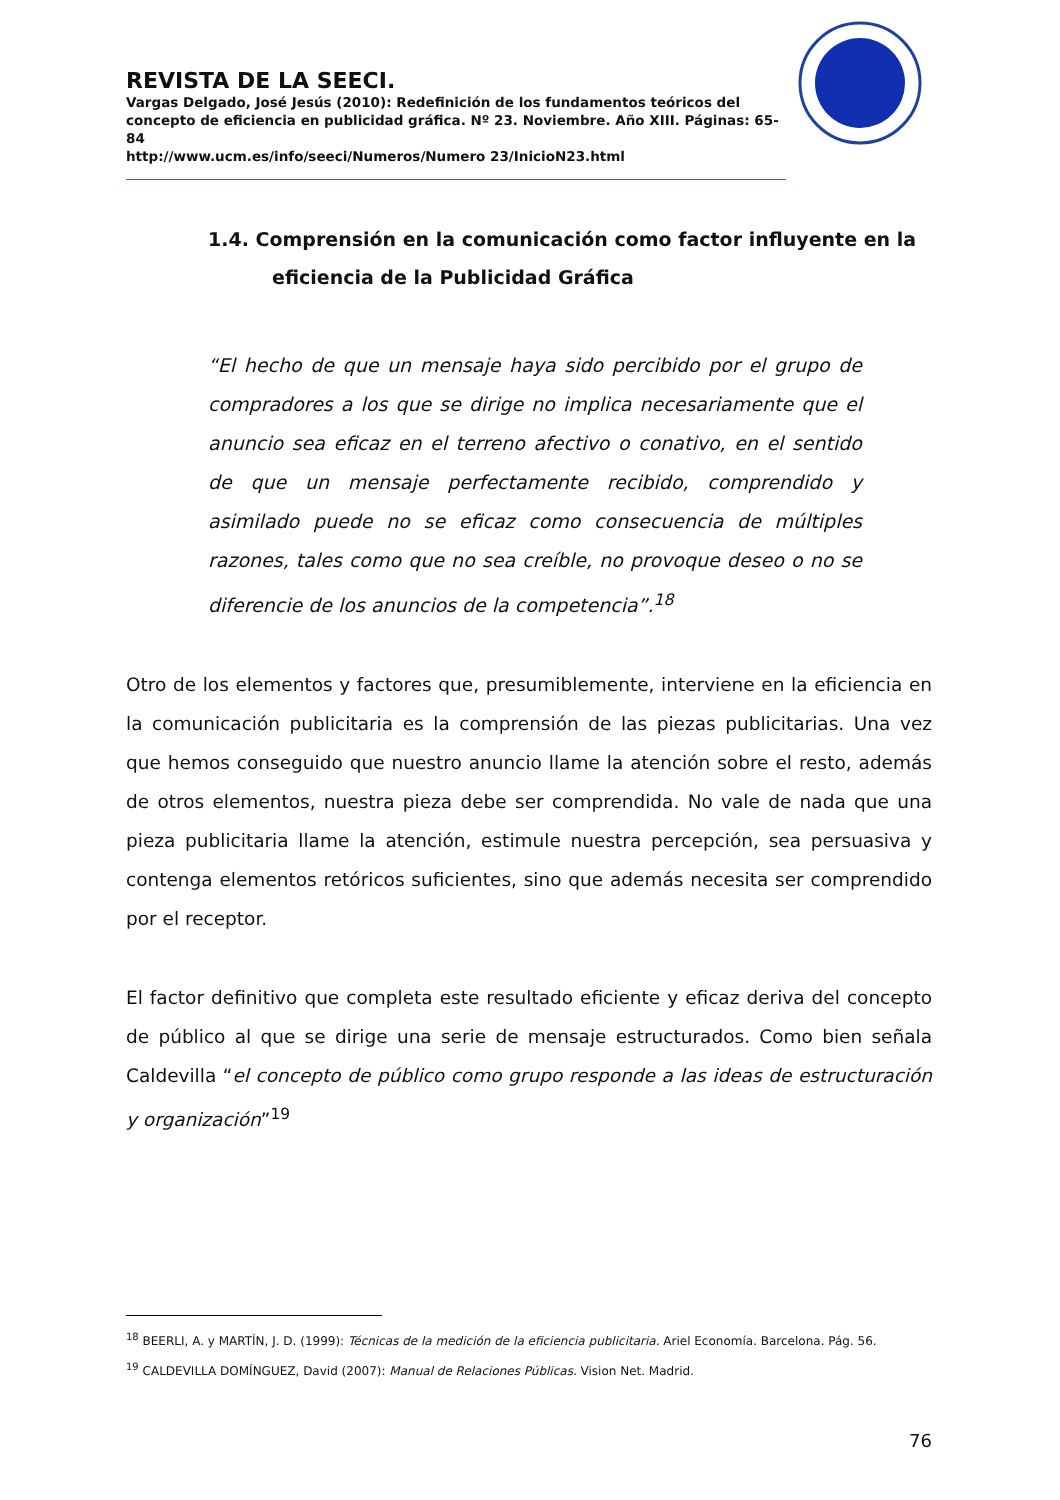REVISTA DE LA SEECI.
Vargas Delgado, José Jesús (2010): Redefinición de los fundamentos teóricos del concepto de eficiencia en publicidad gráfica. Nº 23. Noviembre. Año XIII. Páginas: 65-84
http://www.ucm.es/info/seeci/Numeros/Numero 23/InicioN23.html
1.4. Comprensión en la comunicación como factor influyente en la
eficiencia de la Publicidad Gráfica
“El hecho de que un mensaje haya sido percibido por el grupo de compradores a los que se dirige no implica necesariamente que el anuncio sea eficaz en el terreno afectivo o conativo, en el sentido de que un mensaje perfectamente recibido, comprendido y asimilado puede no se eficaz como consecuencia de múltiples razones, tales como que no sea creíble, no provoque deseo o no se diferencie de los anuncios de la competencia”.<sup>18</sup>
Otro de los elementos y factores que, presumiblemente, interviene en la eficiencia en la comunicación publicitaria es la comprensión de las piezas publicitarias. Una vez que hemos conseguido que nuestro anuncio llame la atención sobre el resto, además de otros elementos, nuestra pieza debe ser comprendida. No vale de nada que una pieza publicitaria llame la atención, estimule nuestra percepción, sea persuasiva y contenga elementos retóricos suficientes, sino que además necesita ser comprendido por el receptor.
El factor definitivo que completa este resultado eficiente y eficaz deriva del concepto de público al que se dirige una serie de mensaje estructurados. Como bien señala Caldevilla “el concepto de público como grupo responde a las ideas de estructuración y organización”<sup>19</sup>
<sup>18</sup> BEERLI, A. y MARTÍN, J. D. (1999): Técnicas de la medición de la eficiencia publicitaria. Ariel Economía. Barcelona. Pág. 56.
<sup>19</sup> CALDEVILLA DOMÍNGUEZ, David (2007): Manual de Relaciones Públicas. Vision Net. Madrid.
76